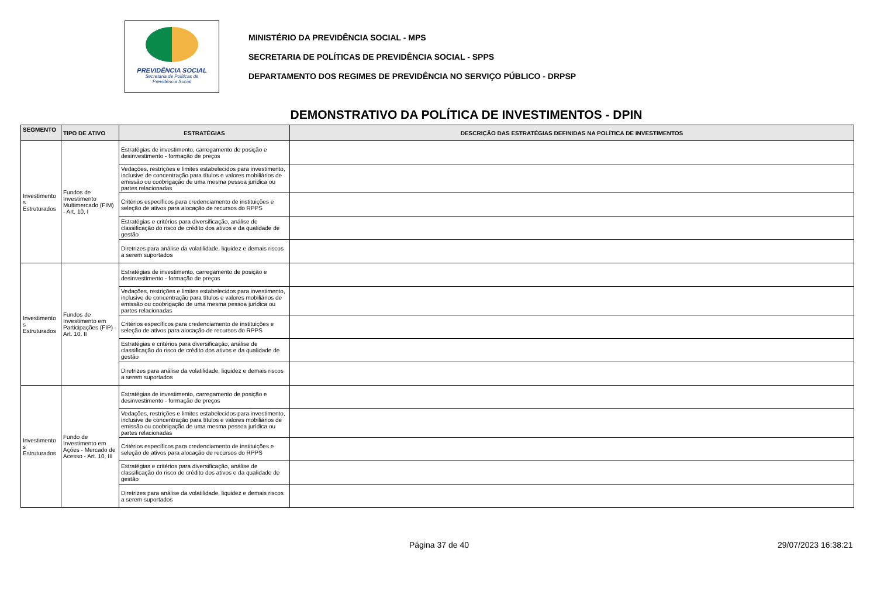PREVIDÊNCIA SOCIAL
Secretaria de Políticas de
Previdência Social
MINISTÉRIO DA PREVIDÊNCIA SOCIAL - MPS
SECRETARIA DE POLÍTICAS DE PREVIDÊNCIA SOCIAL - SPPS
DEPARTAMENTO DOS REGIMES DE PREVIDÊNCIA NO SERVIÇO PÚBLICO - DRPSP
DEMONSTRATIVO DA POLÍTICA DE INVESTIMENTOS - DPIN
| SEGMENTO | TIPO DE ATIVO | ESTRATÉGIAS | DESCRIÇÃO DAS ESTRATÉGIAS DEFINIDAS NA POLÍTICA DE INVESTIMENTOS |
| --- | --- | --- | --- |
| Investimento s Estruturados | Fundos de Investimento Multimercado (FIM) - Art. 10, I | Estratégias de investimento, carregamento de posição e desinvestimento - formação de preços | |
| | | Vedações, restrições e limites estabelecidos para investimento, inclusive de concentração para títulos e valores mobiliários de emissão ou coobrigação de uma mesma pessoa jurídica ou partes relacionadas | |
| | | Critérios específicos para credenciamento de instituições e seleção de ativos para alocação de recursos do RPPS | |
| | | Estratégias e critérios para diversificação, análise de classificação do risco de crédito dos ativos e da qualidade de gestão | |
| | | Diretrizes para análise da volatilidade, liquidez e demais riscos a serem suportados | |
| Investimento s Estruturados | Fundos de Investimento em Participações (FIP) - Art. 10, II | Estratégias de investimento, carregamento de posição e desinvestimento - formação de preços | |
| | | Vedações, restrições e limites estabelecidos para investimento, inclusive de concentração para títulos e valores mobiliários de emissão ou coobrigação de uma mesma pessoa jurídica ou partes relacionadas | |
| | | Critérios específicos para credenciamento de instituições e seleção de ativos para alocação de recursos do RPPS | |
| | | Estratégias e critérios para diversificação, análise de classificação do risco de crédito dos ativos e da qualidade de gestão | |
| | | Diretrizes para análise da volatilidade, liquidez e demais riscos a serem suportados | |
| Investimento s Estruturados | Fundo de Investimento em Ações - Mercado de Acesso - Art. 10, III | Estratégias de investimento, carregamento de posição e desinvestimento - formação de preços | |
| | | Vedações, restrições e limites estabelecidos para investimento, inclusive de concentração para títulos e valores mobiliários de emissão ou coobrigação de uma mesma pessoa jurídica ou partes relacionadas | |
| | | Critérios específicos para credenciamento de instituições e seleção de ativos para alocação de recursos do RPPS | |
| | | Estratégias e critérios para diversificação, análise de classificação do risco de crédito dos ativos e da qualidade de gestão | |
| | | Diretrizes para análise da volatilidade, liquidez e demais riscos a serem suportados | |
Página 37 de 40 29/07/2023 16:38:21